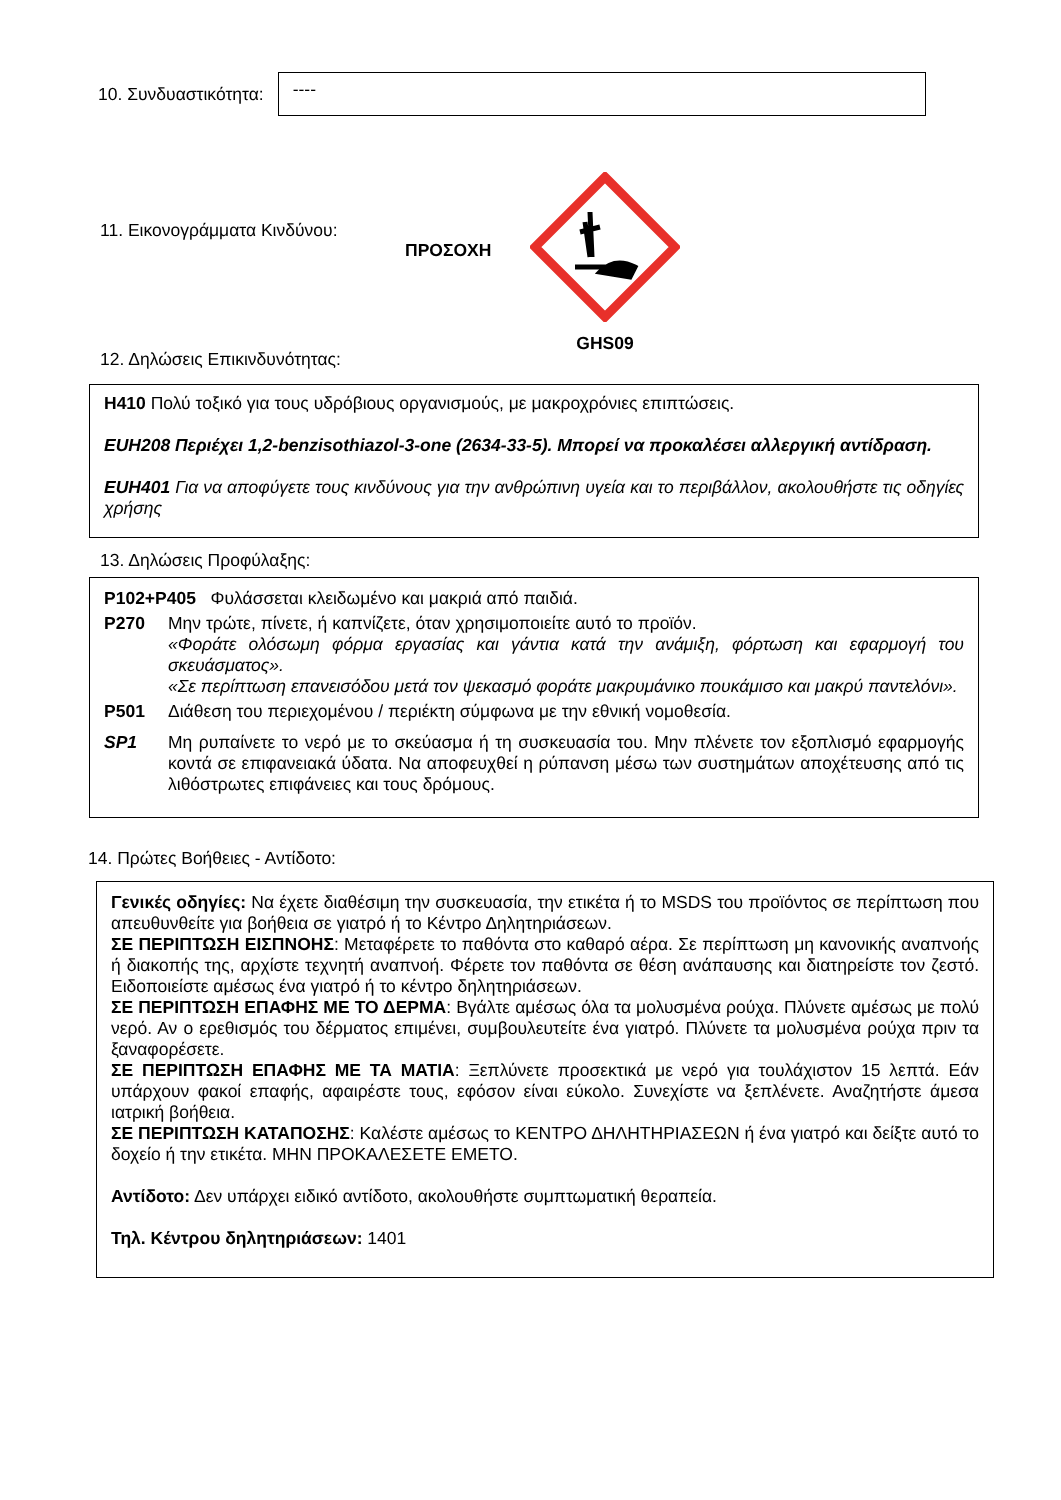10. Συνδυαστικότητα:
----
11. Εικονογράμματα Κινδύνου:
ΠΡΟΣΟΧΗ
GHS09
12. Δηλώσεις Επικινδυνότητας:
H410 Πολύ τοξικό για τους υδρόβιους οργανισμούς, με μακροχρόνιες επιπτώσεις.
EUH208 Περιέχει 1,2-benzisothiazol-3-one (2634-33-5). Μπορεί να προκαλέσει αλλεργική αντίδραση.
EUH401 Για να αποφύγετε τους κινδύνους για την ανθρώπινη υγεία και το περιβάλλον, ακολουθήστε τις οδηγίες χρήσης
13. Δηλώσεις Προφύλαξης:
| P102+P405 Φυλάσσεται κλειδωμένο και μακριά από παιδιά. | |
| P270 | Μην τρώτε, πίνετε, ή καπνίζετε, όταν χρησιμοποιείτε αυτό το προϊόν. «Φοράτε ολόσωμη φόρμα εργασίας και γάντια κατά την ανάμιξη, φόρτωση και εφαρμογή του σκευάσματος». «Σε περίπτωση επανεισόδου μετά τον ψεκασμό φοράτε μακρυμάνικο πουκάμισο και μακρύ παντελόνι». |
| P501 | Διάθεση του περιεχομένου / περιέκτη σύμφωνα με την εθνική νομοθεσία. |
| SP1 | Μη ρυπαίνετε το νερό με το σκεύασμα ή τη συσκευασία του. Μην πλένετε τον εξοπλισμό εφαρμογής κοντά σε επιφανειακά ύδατα. Να αποφευχθεί η ρύπανση μέσω των συστημάτων αποχέτευσης από τις λιθόστρωτες επιφάνειες και τους δρόμους. |
14. Πρώτες Βοήθειες - Αντίδοτο:
Γενικές οδηγίες: Να έχετε διαθέσιμη την συσκευασία, την ετικέτα ή το MSDS του προϊόντος σε περίπτωση που απευθυνθείτε για βοήθεια σε γιατρό ή το Κέντρο Δηλητηριάσεων.
ΣΕ ΠΕΡΙΠΤΩΣΗ ΕΙΣΠΝΟΗΣ: Μεταφέρετε το παθόντα στο καθαρό αέρα. Σε περίπτωση μη κανονικής αναπνοής ή διακοπής της, αρχίστε τεχνητή αναπνοή. Φέρετε τον παθόντα σε θέση ανάπαυσης και διατηρείστε τον ζεστό. Ειδοποιείστε αμέσως ένα γιατρό ή το κέντρο δηλητηριάσεων.
ΣΕ ΠΕΡΙΠΤΩΣΗ ΕΠΑΦΗΣ ΜΕ ΤΟ ΔΕΡΜΑ: Βγάλτε αμέσως όλα τα μολυσμένα ρούχα. Πλύνετε αμέσως με πολύ νερό. Αν ο ερεθισμός του δέρματος επιμένει, συμβουλευτείτε ένα γιατρό. Πλύνετε τα μολυσμένα ρούχα πριν τα ξαναφορέσετε.
ΣΕ ΠΕΡΙΠΤΩΣΗ ΕΠΑΦΗΣ ΜΕ ΤΑ ΜΑΤΙΑ: Ξεπλύνετε προσεκτικά με νερό για τουλάχιστον 15 λεπτά. Εάν υπάρχουν φακοί επαφής, αφαιρέστε τους, εφόσον είναι εύκολο. Συνεχίστε να ξεπλένετε. Αναζητήστε άμεσα ιατρική βοήθεια.
ΣΕ ΠΕΡΙΠΤΩΣΗ ΚΑΤΑΠΟΣΗΣ: Καλέστε αμέσως το ΚΕΝΤΡΟ ΔΗΛΗΤΗΡΙΑΣΕΩΝ ή ένα γιατρό και δείξτε αυτό το δοχείο ή την ετικέτα. ΜΗΝ ΠΡΟΚΑΛΕΣΕΤΕ ΕΜΕΤΟ.
Αντίδοτο: Δεν υπάρχει ειδικό αντίδοτο, ακολουθήστε συμπτωματική θεραπεία.
Τηλ. Κέντρου δηλητηριάσεων: 1401